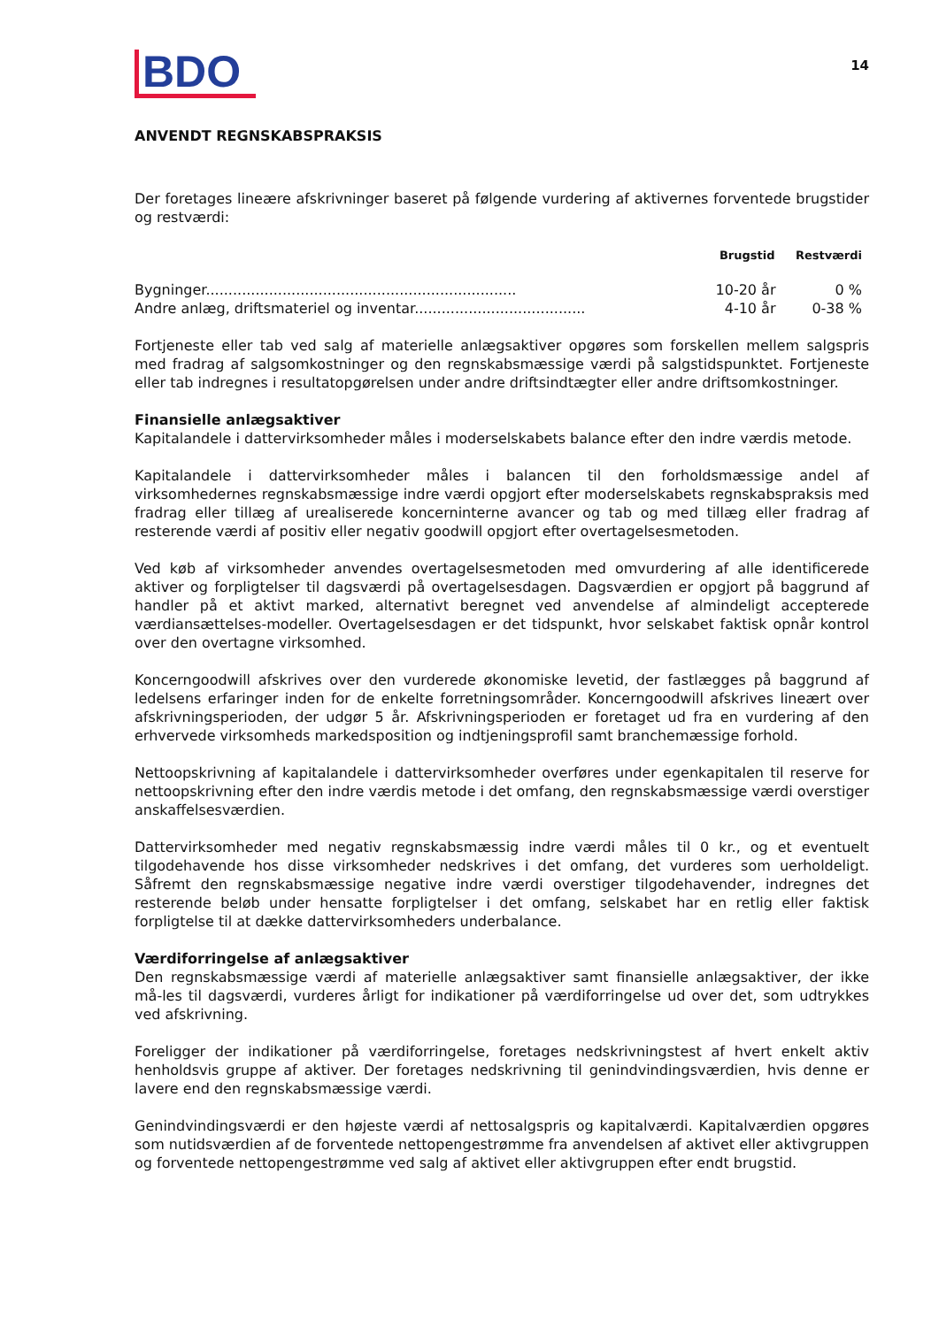BDO
14
ANVENDT REGNSKABSPRAKSIS
Der foretages lineære afskrivninger baseret på følgende vurdering af aktivernes forventede brugstider og restværdi:
| | Brugstid | Restværdi |
| --- | --- | --- |
| Bygninger..................................................................... | 10-20 år | 0 % |
| Andre anlæg, driftsmateriel og inventar...................................... | 4-10 år | 0-38 % |
Fortjeneste eller tab ved salg af materielle anlægsaktiver opgøres som forskellen mellem salgspris med fradrag af salgsomkostninger og den regnskabsmæssige værdi på salgstidspunktet. Fortjeneste eller tab indregnes i resultatopgørelsen under andre driftsindtægter eller andre driftsomkostninger.
Finansielle anlægsaktiver
Kapitalandele i dattervirksomheder måles i moderselskabets balance efter den indre værdis metode.
Kapitalandele i dattervirksomheder måles i balancen til den forholdsmæssige andel af virksomhedernes regnskabsmæssige indre værdi opgjort efter moderselskabets regnskabspraksis med fradrag eller tillæg af urealiserede koncerninterne avancer og tab og med tillæg eller fradrag af resterende værdi af positiv eller negativ goodwill opgjort efter overtagelsesmetoden.
Ved køb af virksomheder anvendes overtagelsesmetoden med omvurdering af alle identificerede aktiver og forpligtelser til dagsværdi på overtagelsesdagen. Dagsværdien er opgjort på baggrund af handler på et aktivt marked, alternativt beregnet ved anvendelse af almindeligt accepterede værdiansættelses-modeller. Overtagelsesdagen er det tidspunkt, hvor selskabet faktisk opnår kontrol over den overtagne virksomhed.
Koncerngoodwill afskrives over den vurderede økonomiske levetid, der fastlægges på baggrund af ledelsens erfaringer inden for de enkelte forretningsområder. Koncerngoodwill afskrives lineært over afskrivningsperioden, der udgør 5 år. Afskrivningsperioden er foretaget ud fra en vurdering af den erhvervede virksomheds markedsposition og indtjeningsprofil samt branchemæssige forhold.
Nettoopskrivning af kapitalandele i dattervirksomheder overføres under egenkapitalen til reserve for nettoopskrivning efter den indre værdis metode i det omfang, den regnskabsmæssige værdi overstiger anskaffelsesværdien.
Dattervirksomheder med negativ regnskabsmæssig indre værdi måles til 0 kr., og et eventuelt tilgodehavende hos disse virksomheder nedskrives i det omfang, det vurderes som uerholdeligt. Såfremt den regnskabsmæssige negative indre værdi overstiger tilgodehavender, indregnes det resterende beløb under hensatte forpligtelser i det omfang, selskabet har en retlig eller faktisk forpligtelse til at dække dattervirksomheders underbalance.
Værdiforringelse af anlægsaktiver
Den regnskabsmæssige værdi af materielle anlægsaktiver samt finansielle anlægsaktiver, der ikke må-les til dagsværdi, vurderes årligt for indikationer på værdiforringelse ud over det, som udtrykkes ved afskrivning.
Foreligger der indikationer på værdiforringelse, foretages nedskrivningstest af hvert enkelt aktiv henholdsvis gruppe af aktiver. Der foretages nedskrivning til genindvindingsværdien, hvis denne er lavere end den regnskabsmæssige værdi.
Genindvindingsværdi er den højeste værdi af nettosalgspris og kapitalværdi. Kapitalværdien opgøres som nutidsværdien af de forventede nettopengestrømme fra anvendelsen af aktivet eller aktivgruppen og forventede nettopengestrømme ved salg af aktivet eller aktivgruppen efter endt brugstid.